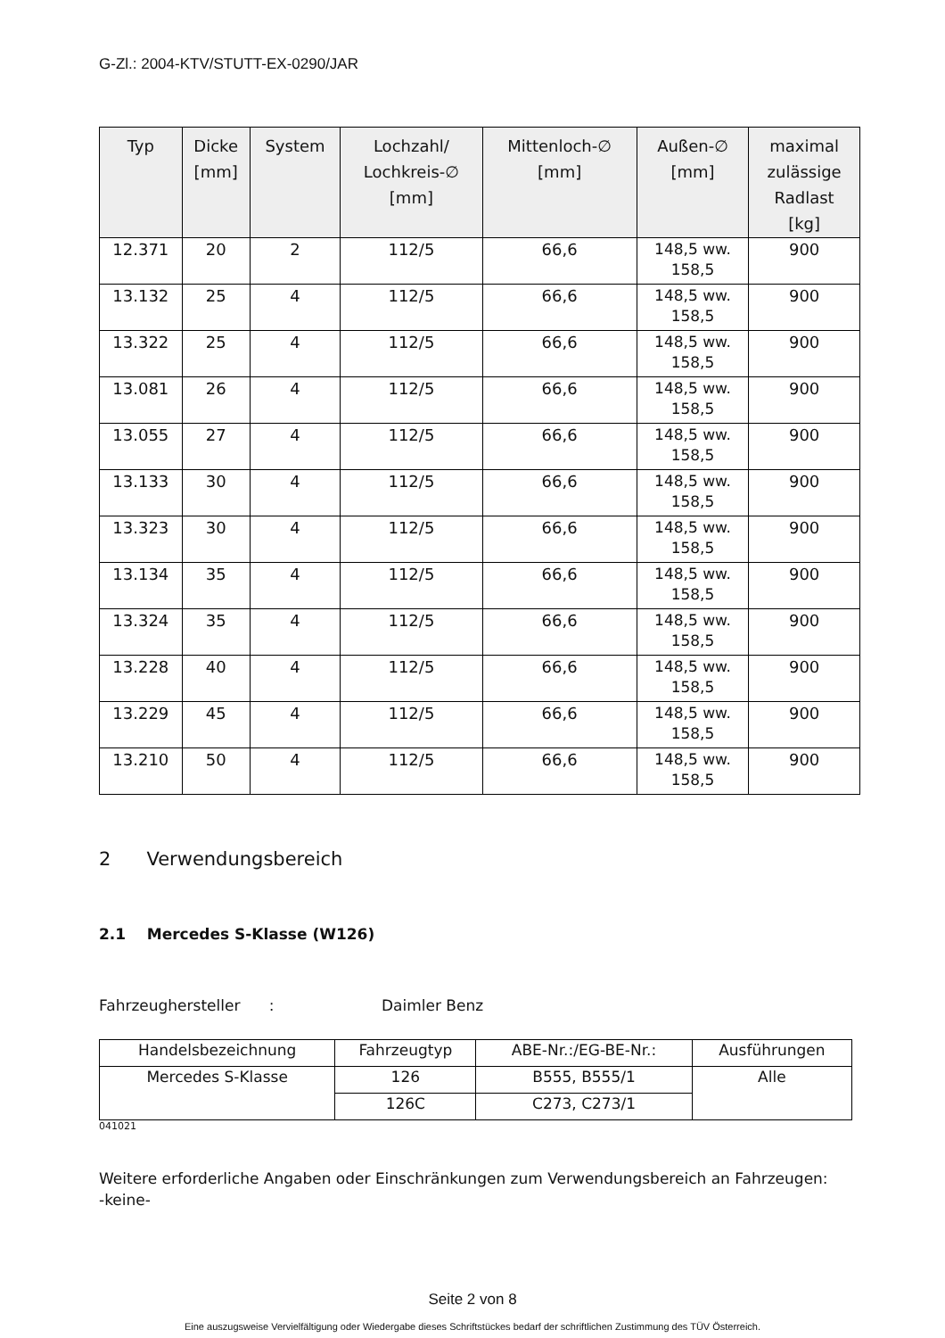G-Zl.: 2004-KTV/STUTT-EX-0290/JAR
| Typ | Dicke [mm] | System | Lochzahl/ Lochkreis-∅ [mm] | Mittenloch-∅ [mm] | Außen-∅ [mm] | maximal zulässige Radlast [kg] |
| --- | --- | --- | --- | --- | --- | --- |
| 12.371 | 20 | 2 | 112/5 | 66,6 | 148,5 ww. 158,5 | 900 |
| 13.132 | 25 | 4 | 112/5 | 66,6 | 148,5 ww. 158,5 | 900 |
| 13.322 | 25 | 4 | 112/5 | 66,6 | 148,5 ww. 158,5 | 900 |
| 13.081 | 26 | 4 | 112/5 | 66,6 | 148,5 ww. 158,5 | 900 |
| 13.055 | 27 | 4 | 112/5 | 66,6 | 148,5 ww. 158,5 | 900 |
| 13.133 | 30 | 4 | 112/5 | 66,6 | 148,5 ww. 158,5 | 900 |
| 13.323 | 30 | 4 | 112/5 | 66,6 | 148,5 ww. 158,5 | 900 |
| 13.134 | 35 | 4 | 112/5 | 66,6 | 148,5 ww. 158,5 | 900 |
| 13.324 | 35 | 4 | 112/5 | 66,6 | 148,5 ww. 158,5 | 900 |
| 13.228 | 40 | 4 | 112/5 | 66,6 | 148,5 ww. 158,5 | 900 |
| 13.229 | 45 | 4 | 112/5 | 66,6 | 148,5 ww. 158,5 | 900 |
| 13.210 | 50 | 4 | 112/5 | 66,6 | 148,5 ww. 158,5 | 900 |
2 Verwendungsbereich
2.1 Mercedes S-Klasse (W126)
Fahrzeughersteller : Daimler Benz
| Handelsbezeichnung | Fahrzeugtyp | ABE-Nr.:/EG-BE-Nr.: | Ausführungen |
| Mercedes S-Klasse | 126 | B555, B555/1 | Alle |
| | 126C | C273, C273/1 | |
041021
Weitere erforderliche Angaben oder Einschränkungen zum Verwendungsbereich an Fahrzeugen:
-keine-
Seite 2 von 8
Eine auszugsweise Vervielfältigung oder Wiedergabe dieses Schriftstückes bedarf der schriftlichen Zustimmung des TÜV Österreich.